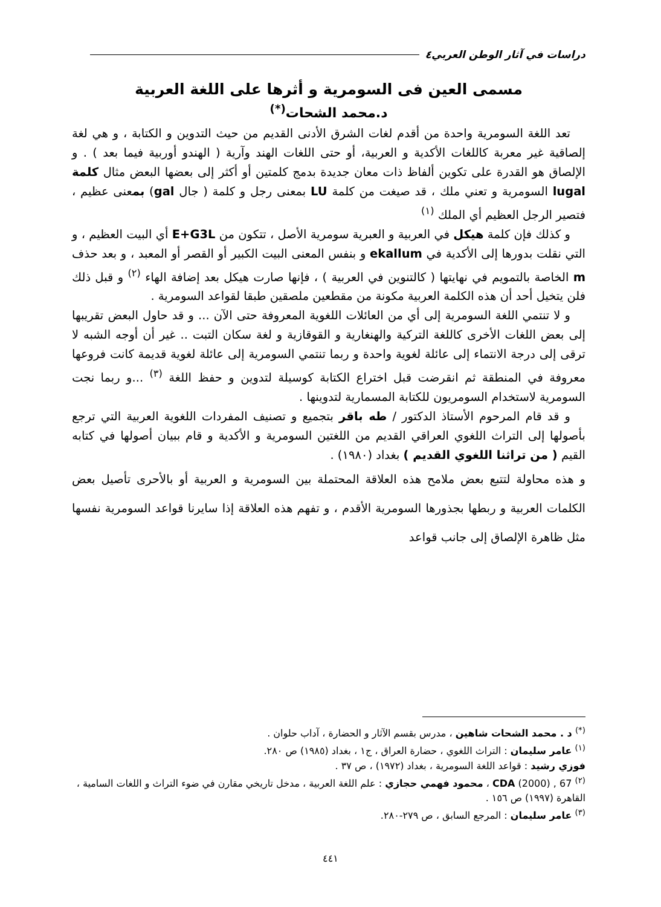دراسات في آثار الوطن العربي٤
مسمى العين فى السومرية و أثرها على اللغة العربية
د.محمد الشحات<sup>(*)</sup>
تعد اللغة السومرية واحدة من أقدم لغات الشرق الأدنى القديم من حيث التدوين و الكتابة ، و هي لغة إلصاقية غير معربة كاللغات الأكدية و العربية، أو حتى اللغات الهند وآرية ( الهندو أوربية فيما بعد ) . و الإلصاق هو القدرة على تكوين ألفاظ ذات معان جديدة بدمج كلمتين أو أكثر إلى بعضها البعض مثال كلمة lugal السومرية و تعني ملك ، قد صيغت من كلمة LU بمعنى رجل و كلمة ( جال gal) بمعنى عظيم ، فتصير الرجل العظيم أي الملك <sup>(١)</sup>
و كذلك فإن كلمة هيكل في العربية و العبرية سومرية الأصل ، تتكون من E+G3L أي البيت العظيم ، و التي نقلت بدورها إلى الأكدية في ekallum و بنفس المعنى البيت الكبير أو القصر أو المعبد ، و بعد حذف m الخاصة بالتمويم في نهايتها ( كالتنوين في العربية ) ، فإنها صارت هيكل بعد إضافة الهاء <sup>(٢)</sup> و قبل ذلك فلن يتخيل أحد أن هذه الكلمة العربية مكونة من مقطعين ملصقين طبقا لقواعد السومرية .
و لا تنتمي اللغة السومرية إلى أي من العائلات اللغوية المعروفة حتى الآن ... و قد حاول البعض تقريبها إلى بعض اللغات الأخرى كاللغة التركية والهنغارية و القوقازية و لغة سكان التبت .. غير أن أوجه الشبه لا ترقى إلى درجة الانتماء إلى عائلة لغوية واحدة و ربما تنتمي السومرية إلى عائلة لغوية قديمة كانت فروعها معروفة في المنطقة ثم انقرضت قبل اختراع الكتابة كوسيلة لتدوين و حفظ اللغة <sup>(٣)</sup> ...و ربما نجت السومرية لاستخدام السومريون للكتابة المسمارية لتدوينها .
و قد قام المرحوم الأستاذ الدكتور / طه باقر بتجميع و تصنيف المفردات اللغوية العربية التي ترجع بأصولها إلى التراث اللغوي العراقي القديم من اللغتين السومرية و الأكدية و قام ببيان أصولها في كتابه القيم ( من تراثنا اللغوي القديم ) بغداد (١٩٨٠) .
و هذه محاولة لتتبع بعض ملامح هذه العلاقة المحتملة بين السومرية و العربية أو بالأحرى تأصيل بعض الكلمات العربية و ربطها بجذورها السومرية الأقدم ، و تفهم هذه العلاقة إذا سايرنا قواعد السومرية نفسها مثل ظاهرة الإلصاق إلى جانب قواعد
<sup>(*)</sup> د . محمد الشحات شاهين ، مدرس بقسم الآثار و الحضارة ، آداب حلوان .
<sup>(١)</sup> عامر سليمان : التراث اللغوي ، حضارة العراق ، ج١ ، بغداد (١٩٨٥) ص ٢٨٠.
فوزي رشيد : قواعد اللغة السومرية ، بغداد (١٩٧٢) ، ص ٣٧ .
<sup>(٢)</sup> CDA (2000) , 67 ، محمود فهمي حجازي : علم اللغة العربية ، مدخل تاريخي مقارن في ضوء التراث و اللغات السامية ، القاهرة (١٩٩٧) ص ١٥٦ .
<sup>(٣)</sup> عامر سليمان : المرجع السابق ، ص ٢٧٩-٢٨٠.
٤٤١